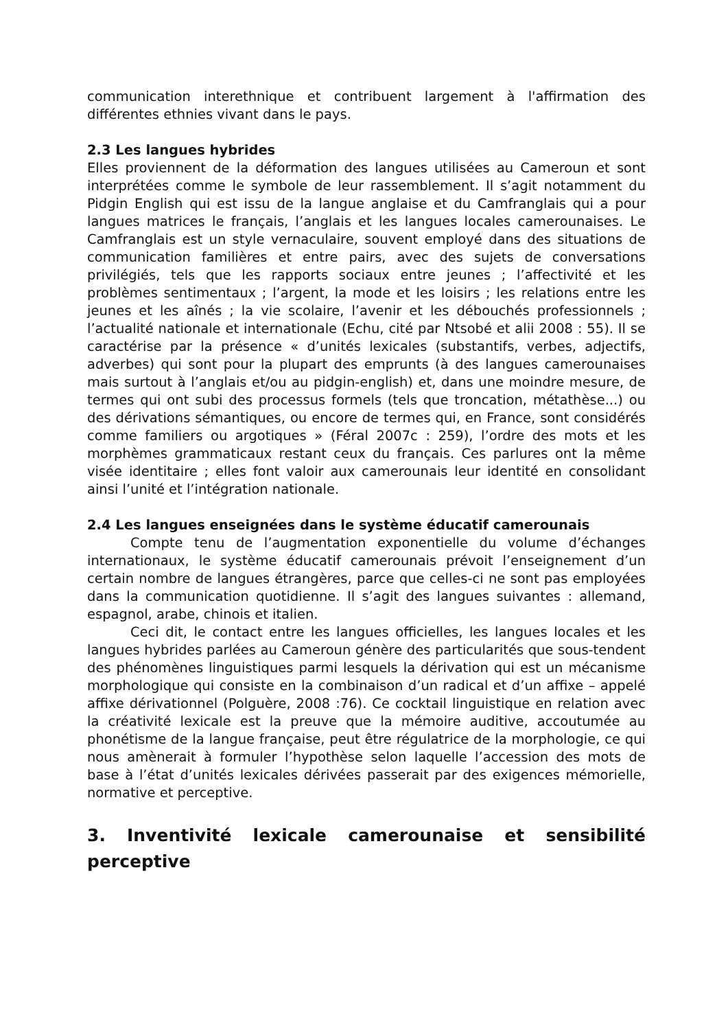communication interethnique et contribuent largement à l'affirmation des différentes ethnies vivant dans le pays.
2.3 Les langues hybrides
Elles proviennent de la déformation des langues utilisées au Cameroun et sont interprétées comme le symbole de leur rassemblement. Il s’agit notamment du Pidgin English qui est issu de la langue anglaise et du Camfranglais qui a pour langues matrices le français, l’anglais et les langues locales camerounaises. Le Camfranglais est un style vernaculaire, souvent employé dans des situations de communication familières et entre pairs, avec des sujets de conversations privilégiés, tels que les rapports sociaux entre jeunes ; l’affectivité et les problèmes sentimentaux ; l’argent, la mode et les loisirs ; les relations entre les jeunes et les aînés ; la vie scolaire, l’avenir et les débouchés professionnels ; l’actualité nationale et internationale (Echu, cité par Ntsobé et alii 2008 : 55). Il se caractérise par la présence « d’unités lexicales (substantifs, verbes, adjectifs, adverbes) qui sont pour la plupart des emprunts (à des langues camerounaises mais surtout à l’anglais et/ou au pidgin-english) et, dans une moindre mesure, de termes qui ont subi des processus formels (tels que troncation, métathèse...) ou des dérivations sémantiques, ou encore de termes qui, en France, sont considérés comme familiers ou argotiques » (Féral 2007c : 259), l’ordre des mots et les morphèmes grammaticaux restant ceux du français. Ces parlures ont la même visée identitaire ; elles font valoir aux camerounais leur identité en consolidant ainsi l’unité et l’intégration nationale.
2.4 Les langues enseignées dans le système éducatif camerounais
Compte tenu de l’augmentation exponentielle du volume d’échanges internationaux, le système éducatif camerounais prévoit l’enseignement d’un certain nombre de langues étrangères, parce que celles-ci ne sont pas employées dans la communication quotidienne. Il s’agit des langues suivantes : allemand, espagnol, arabe, chinois et italien.
Ceci dit, le contact entre les langues officielles, les langues locales et les langues hybrides parlées au Cameroun génère des particularités que sous-tendent des phénomènes linguistiques parmi lesquels la dérivation qui est un mécanisme morphologique qui consiste en la combinaison d’un radical et d’un affixe – appelé affixe dérivationnel (Polguère, 2008 :76). Ce cocktail linguistique en relation avec la créativité lexicale est la preuve que la mémoire auditive, accoutumée au phonétisme de la langue française, peut être régulatrice de la morphologie, ce qui nous amènerait à formuler l’hypothèse selon laquelle l’accession des mots de base à l’état d’unités lexicales dérivées passerait par des exigences mémorielle, normative et perceptive.
3. Inventivité lexicale camerounaise et sensibilité perceptive